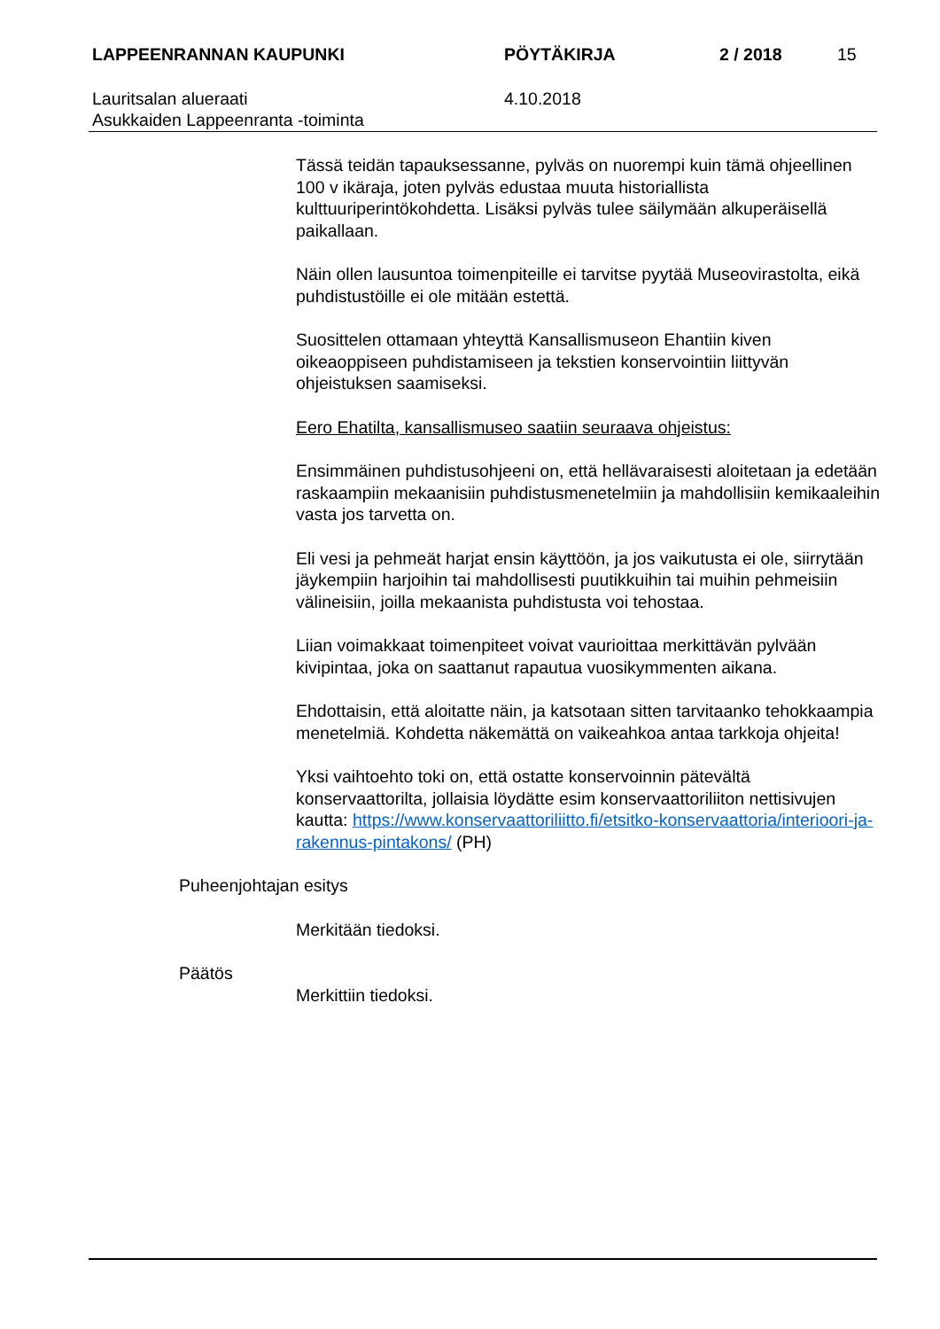LAPPEENRANNAN KAUPUNKI PÖYTÄKIRJA 2 / 2018 15
Lauritsalan alueraati
Asukkaiden Lappeenranta -toiminta
4.10.2018
Tässä teidän tapauksessanne, pylväs on nuorempi kuin tämä ohjeellinen 100 v ikäraja, joten pylväs edustaa muuta historiallista kulttuuriperintökohdetta. Lisäksi pylväs tulee säilymään alkuperäisellä paikallaan.
Näin ollen lausuntoa toimenpiteille ei tarvitse pyytää Museovirastolta, eikä puhdistustöille ei ole mitään estettä.
Suosittelen ottamaan yhteyttä Kansallismuseon Ehantiin kiven oikeaoppiseen puhdistamiseen ja tekstien konservointiin liittyvän ohjeistuksen saamiseksi.
Eero Ehatilta, kansallismuseo saatiin seuraava ohjeistus:
Ensimmäinen puhdistusohjeeni on, että hellävaraisesti aloitetaan ja edetään raskaampiin mekaanisiin puhdistusmenetelmiin ja mahdollisiin kemikaaleihin vasta jos tarvetta on.
Eli vesi ja pehmeät harjat ensin käyttöön, ja jos vaikutusta ei ole, siirrytään jäykempiin harjoihin tai mahdollisesti puutikkuihin tai muihin pehmeisiin välineisiin, joilla mekaanista puhdistusta voi tehostaa.
Liian voimakkaat toimenpiteet voivat vaurioittaa merkittävän pylvään kivipintaa, joka on saattanut rapautua vuosikymmenten aikana.
Ehdottaisin, että aloitatte näin, ja katsotaan sitten tarvitaanko tehokkaampia menetelmiä. Kohdetta näkemättä on vaikeahkoa antaa tarkkoja ohjeita!
Yksi vaihtoehto toki on, että ostatte konservoinnin pätevältä konservaattorilta, jollaisia löydätte esim konservaattoriliiton nettisivujen kautta: https://www.konservaattoriliitto.fi/etsitko-konservaattoria/interioori-ja-rakennus-pintakons/ (PH)
Puheenjohtajan esitys
Merkitään tiedoksi.
Päätös
Merkittiin tiedoksi.